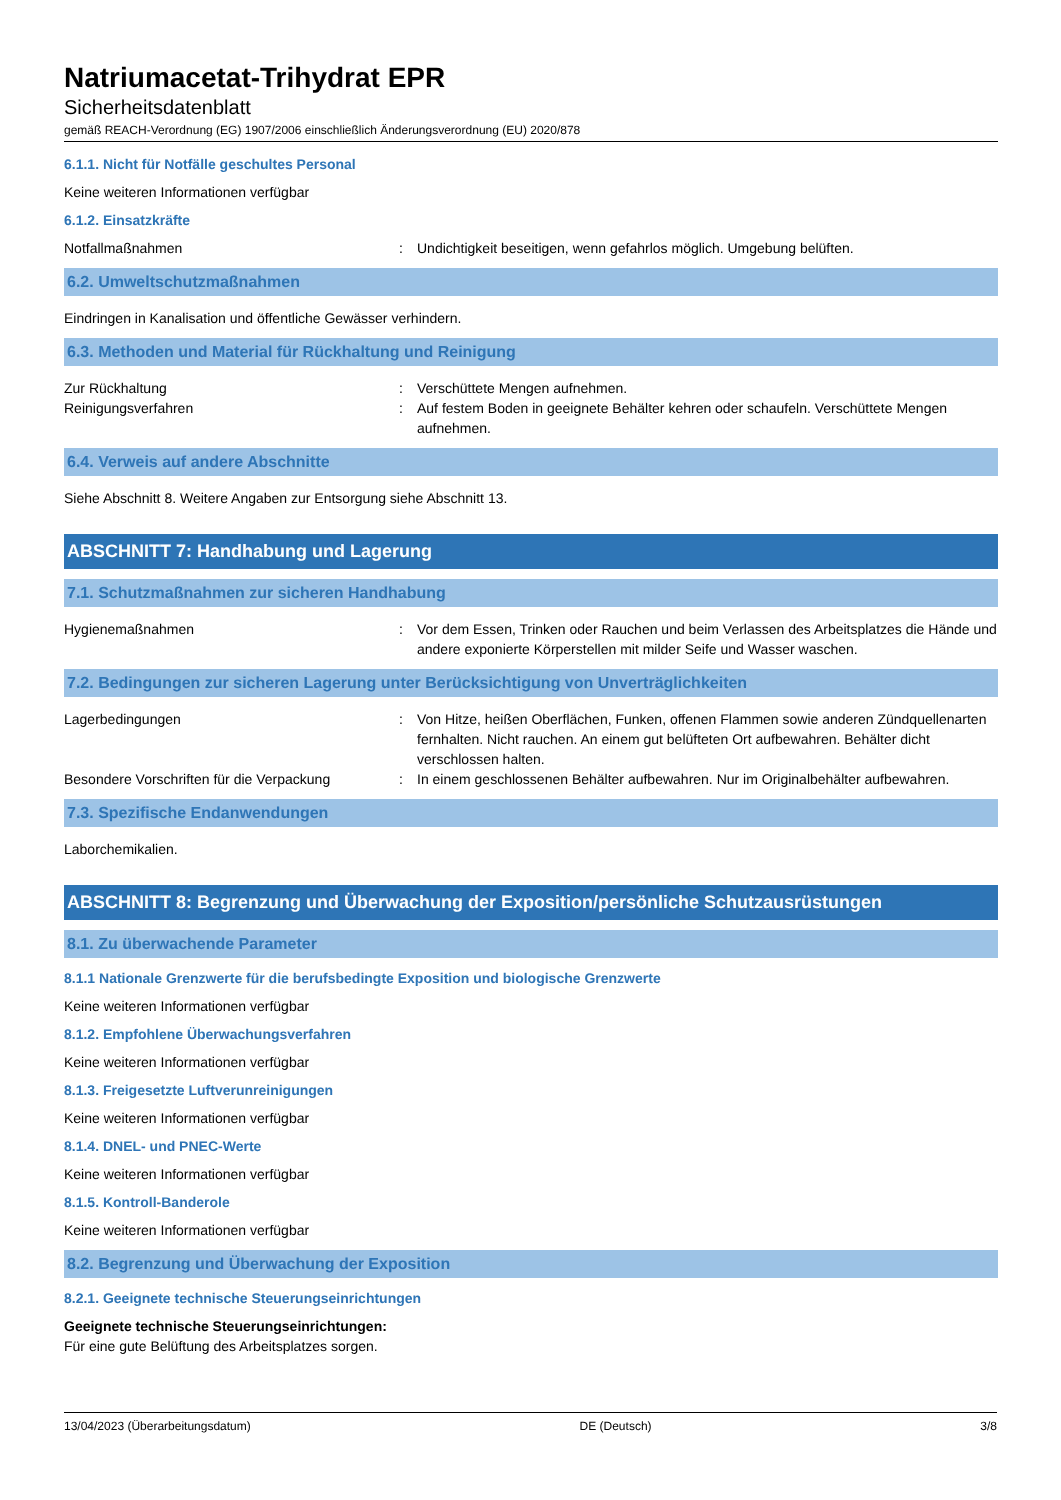Natriumacetat-Trihydrat EPR
Sicherheitsdatenblatt
gemäß REACH-Verordnung (EG) 1907/2006 einschließlich Änderungsverordnung (EU) 2020/878
6.1.1. Nicht für Notfälle geschultes Personal
Keine weiteren Informationen verfügbar
6.1.2. Einsatzkräfte
Notfallmaßnahmen : Undichtigkeit beseitigen, wenn gefahrlos möglich. Umgebung belüften.
6.2. Umweltschutzmaßnahmen
Eindringen in Kanalisation und öffentliche Gewässer verhindern.
6.3. Methoden und Material für Rückhaltung und Reinigung
Zur Rückhaltung : Verschüttete Mengen aufnehmen.
Reinigungsverfahren : Auf festem Boden in geeignete Behälter kehren oder schaufeln. Verschüttete Mengen aufnehmen.
6.4. Verweis auf andere Abschnitte
Siehe Abschnitt 8. Weitere Angaben zur Entsorgung siehe Abschnitt 13.
ABSCHNITT 7: Handhabung und Lagerung
7.1. Schutzmaßnahmen zur sicheren Handhabung
Hygienemaßnahmen : Vor dem Essen, Trinken oder Rauchen und beim Verlassen des Arbeitsplatzes die Hände und andere exponierte Körperstellen mit milder Seife und Wasser waschen.
7.2. Bedingungen zur sicheren Lagerung unter Berücksichtigung von Unverträglichkeiten
Lagerbedingungen : Von Hitze, heißen Oberflächen, Funken, offenen Flammen sowie anderen Zündquellenarten fernhalten. Nicht rauchen. An einem gut belüfteten Ort aufbewahren. Behälter dicht verschlossen halten.
Besondere Vorschriften für die Verpackung
: In einem geschlossenen Behälter aufbewahren. Nur im Originalbehälter aufbewahren.
7.3. Spezifische Endanwendungen
Laborchemikalien.
ABSCHNITT 8: Begrenzung und Überwachung der Exposition/persönliche Schutzausrüstungen
8.1. Zu überwachende Parameter
8.1.1 Nationale Grenzwerte für die berufsbedingte Exposition und biologische Grenzwerte
Keine weiteren Informationen verfügbar
8.1.2. Empfohlene Überwachungsverfahren
Keine weiteren Informationen verfügbar
8.1.3. Freigesetzte Luftverunreinigungen
Keine weiteren Informationen verfügbar
8.1.4. DNEL- und PNEC-Werte
Keine weiteren Informationen verfügbar
8.1.5. Kontroll-Banderole
Keine weiteren Informationen verfügbar
8.2. Begrenzung und Überwachung der Exposition
8.2.1. Geeignete technische Steuerungseinrichtungen
Geeignete technische Steuerungseinrichtungen:
Für eine gute Belüftung des Arbeitsplatzes sorgen.
13/04/2023 (Überarbeitungsdatum) DE (Deutsch) 3/8